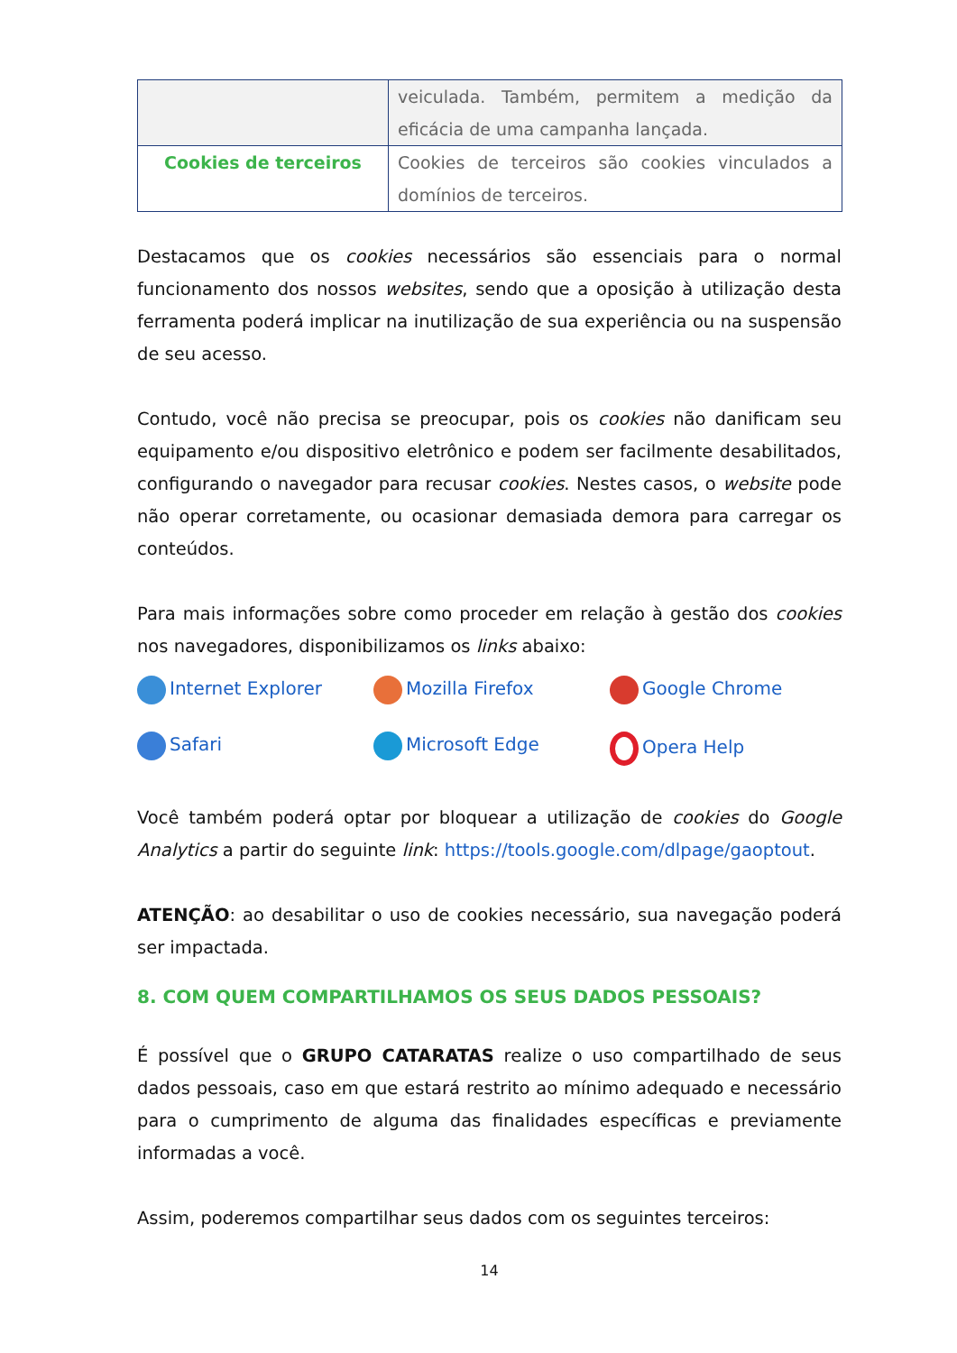| | veiculada. Também, permitem a medição da eficácia de uma campanha lançada. |
| Cookies de terceiros | Cookies de terceiros são cookies vinculados a domínios de terceiros. |
Destacamos que os cookies necessários são essenciais para o normal funcionamento dos nossos websites, sendo que a oposição à utilização desta ferramenta poderá implicar na inutilização de sua experiência ou na suspensão de seu acesso.
Contudo, você não precisa se preocupar, pois os cookies não danificam seu equipamento e/ou dispositivo eletrônico e podem ser facilmente desabilitados, configurando o navegador para recusar cookies. Nestes casos, o website pode não operar corretamente, ou ocasionar demasiada demora para carregar os conteúdos.
Para mais informações sobre como proceder em relação à gestão dos cookies nos navegadores, disponibilizamos os links abaixo:
Internet Explorer
Mozilla Firefox
Google Chrome
Safari
Microsoft Edge
Opera Help
Você também poderá optar por bloquear a utilização de cookies do Google Analytics a partir do seguinte link: https://tools.google.com/dlpage/gaoptout.
ATENÇÃO: ao desabilitar o uso de cookies necessário, sua navegação poderá ser impactada.
8. COM QUEM COMPARTILHAMOS OS SEUS DADOS PESSOAIS?
É possível que o GRUPO CATARATAS realize o uso compartilhado de seus dados pessoais, caso em que estará restrito ao mínimo adequado e necessário para o cumprimento de alguma das finalidades específicas e previamente informadas a você.
Assim, poderemos compartilhar seus dados com os seguintes terceiros:
14